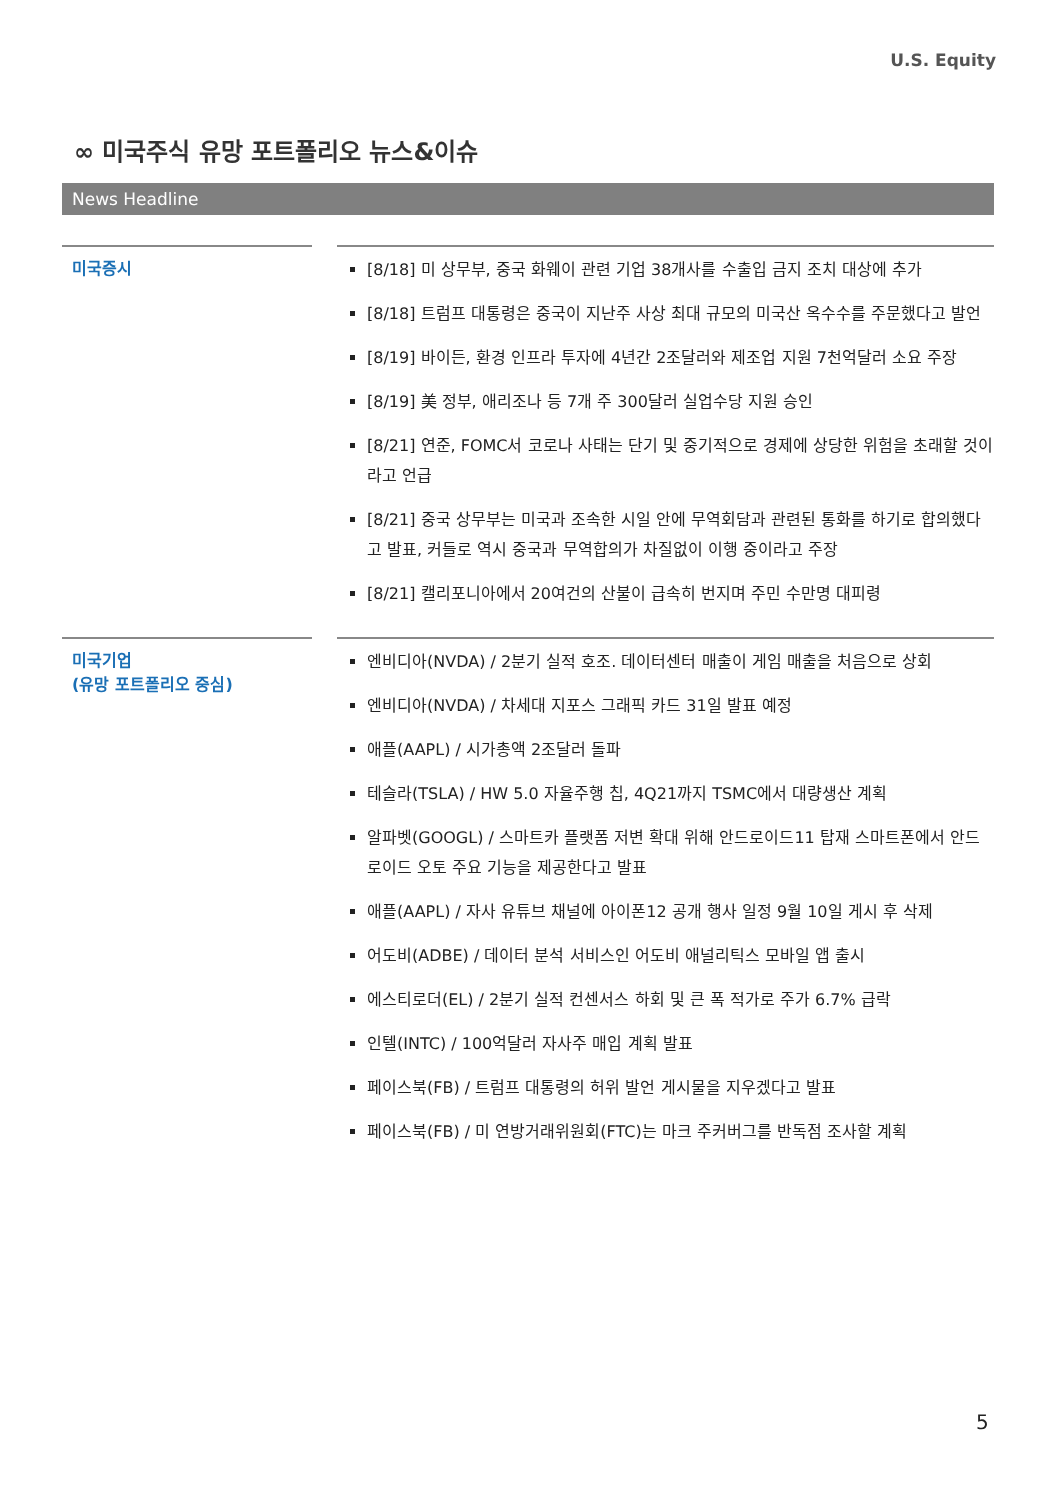U.S. Equity
∞ 미국주식 유망 포트폴리오 뉴스&이슈
News Headline
| 미국증시 | | [8/18] 미 상무부, 중국 화웨이 관련 기업 38개사를 수출입 금지 조치 대상에 추가 [8/18] 트럼프 대통령은 중국이 지난주 사상 최대 규모의 미국산 옥수수를 주문했다고 발언 [8/19] 바이든, 환경 인프라 투자에 4년간 2조달러와 제조업 지원 7천억달러 소요 주장 [8/19] 美 정부, 애리조나 등 7개 주 300달러 실업수당 지원 승인 [8/21] 연준, FOMC서 코로나 사태는 단기 및 중기적으로 경제에 상당한 위험을 초래할 것이라고 언급 [8/21] 중국 상무부는 미국과 조속한 시일 안에 무역회담과 관련된 통화를 하기로 합의했다고 발표, 커들로 역시 중국과 무역합의가 차질없이 이행 중이라고 주장 [8/21] 캘리포니아에서 20여건의 산불이 급속히 번지며 주민 수만명 대피령 |
| 미국기업 (유망 포트폴리오 중심) | | 엔비디아(NVDA) / 2분기 실적 호조. 데이터센터 매출이 게임 매출을 처음으로 상회 엔비디아(NVDA) / 차세대 지포스 그래픽 카드 31일 발표 예정 애플(AAPL) / 시가총액 2조달러 돌파 테슬라(TSLA) / HW 5.0 자율주행 칩, 4Q21까지 TSMC에서 대량생산 계획 알파벳(GOOGL) / 스마트카 플랫폼 저변 확대 위해 안드로이드11 탑재 스마트폰에서 안드로이드 오토 주요 기능을 제공한다고 발표 애플(AAPL) / 자사 유튜브 채널에 아이폰12 공개 행사 일정 9월 10일 게시 후 삭제 어도비(ADBE) / 데이터 분석 서비스인 어도비 애널리틱스 모바일 앱 출시 에스티로더(EL) / 2분기 실적 컨센서스 하회 및 큰 폭 적가로 주가 6.7% 급락 인텔(INTC) / 100억달러 자사주 매입 계획 발표 페이스북(FB) / 트럼프 대통령의 허위 발언 게시물을 지우겠다고 발표 페이스북(FB) / 미 연방거래위원회(FTC)는 마크 주커버그를 반독점 조사할 계획 |
5